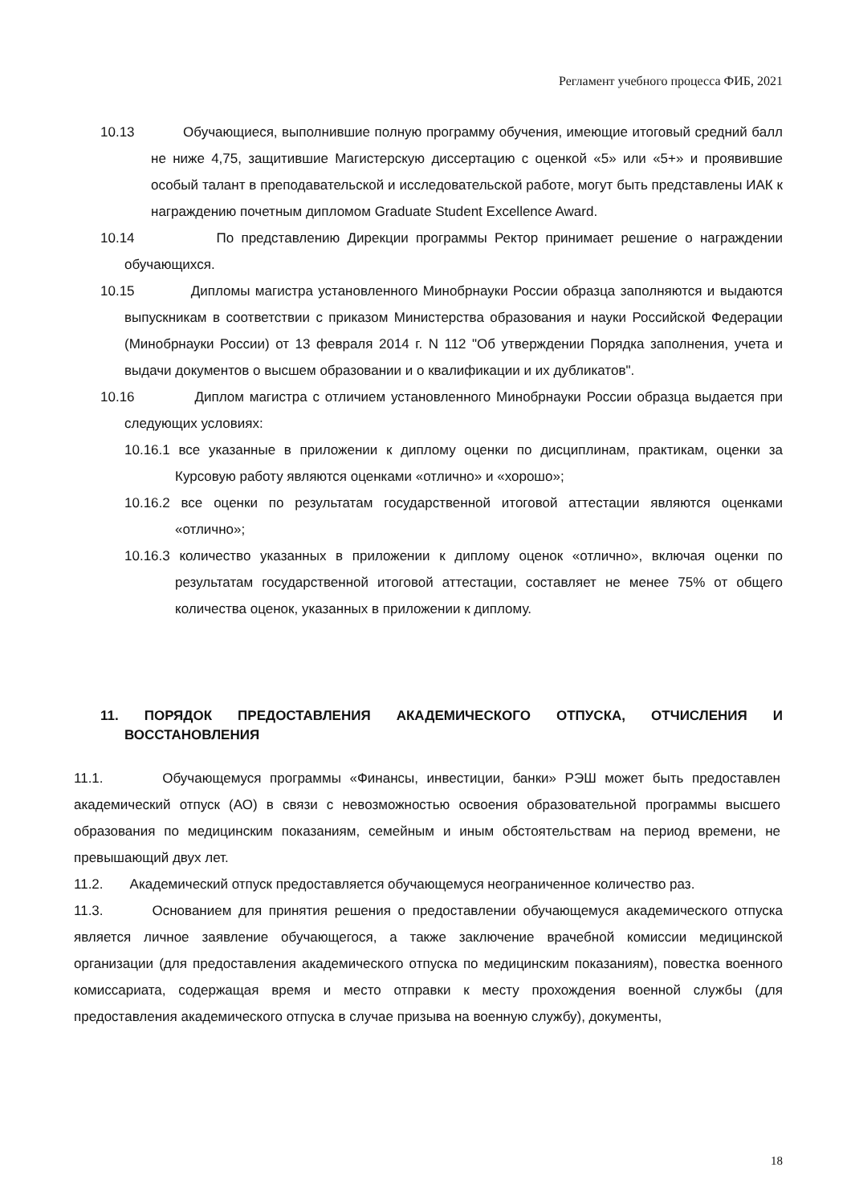Регламент учебного процесса ФИБ, 2021
10.13 Обучающиеся, выполнившие полную программу обучения, имеющие итоговый средний балл не ниже 4,75, защитившие Магистерскую диссертацию с оценкой «5» или «5+» и проявившие особый талант в преподавательской и исследовательской работе, могут быть представлены ИАК к награждению почетным дипломом Graduate Student Excellence Award.
10.14 По представлению Дирекции программы Ректор принимает решение о награждении обучающихся.
10.15 Дипломы магистра установленного Минобрнауки России образца заполняются и выдаются выпускникам в соответствии с приказом Министерства образования и науки Российской Федерации (Минобрнауки России) от 13 февраля 2014 г. N 112 "Об утверждении Порядка заполнения, учета и выдачи документов о высшем образовании и о квалификации и их дубликатов".
10.16 Диплом магистра с отличием установленного Минобрнауки России образца выдается при следующих условиях:
10.16.1 все указанные в приложении к диплому оценки по дисциплинам, практикам, оценки за Курсовую работу являются оценками «отлично» и «хорошо»;
10.16.2 все оценки по результатам государственной итоговой аттестации являются оценками «отлично»;
10.16.3 количество указанных в приложении к диплому оценок «отлично», включая оценки по результатам государственной итоговой аттестации, составляет не менее 75% от общего количества оценок, указанных в приложении к диплому.
11. ПОРЯДОК ПРЕДОСТАВЛЕНИЯ АКАДЕМИЧЕСКОГО ОТПУСКА, ОТЧИСЛЕНИЯ И ВОССТАНОВЛЕНИЯ
11.1. Обучающемуся программы «Финансы, инвестиции, банки» РЭШ может быть предоставлен академический отпуск (АО) в связи с невозможностью освоения образовательной программы высшего образования по медицинским показаниям, семейным и иным обстоятельствам на период времени, не превышающий двух лет.
11.2. Академический отпуск предоставляется обучающемуся неограниченное количество раз.
11.3. Основанием для принятия решения о предоставлении обучающемуся академического отпуска является личное заявление обучающегося, а также заключение врачебной комиссии медицинской организации (для предоставления академического отпуска по медицинским показаниям), повестка военного комиссариата, содержащая время и место отправки к месту прохождения военной службы (для предоставления академического отпуска в случае призыва на военную службу), документы,
18